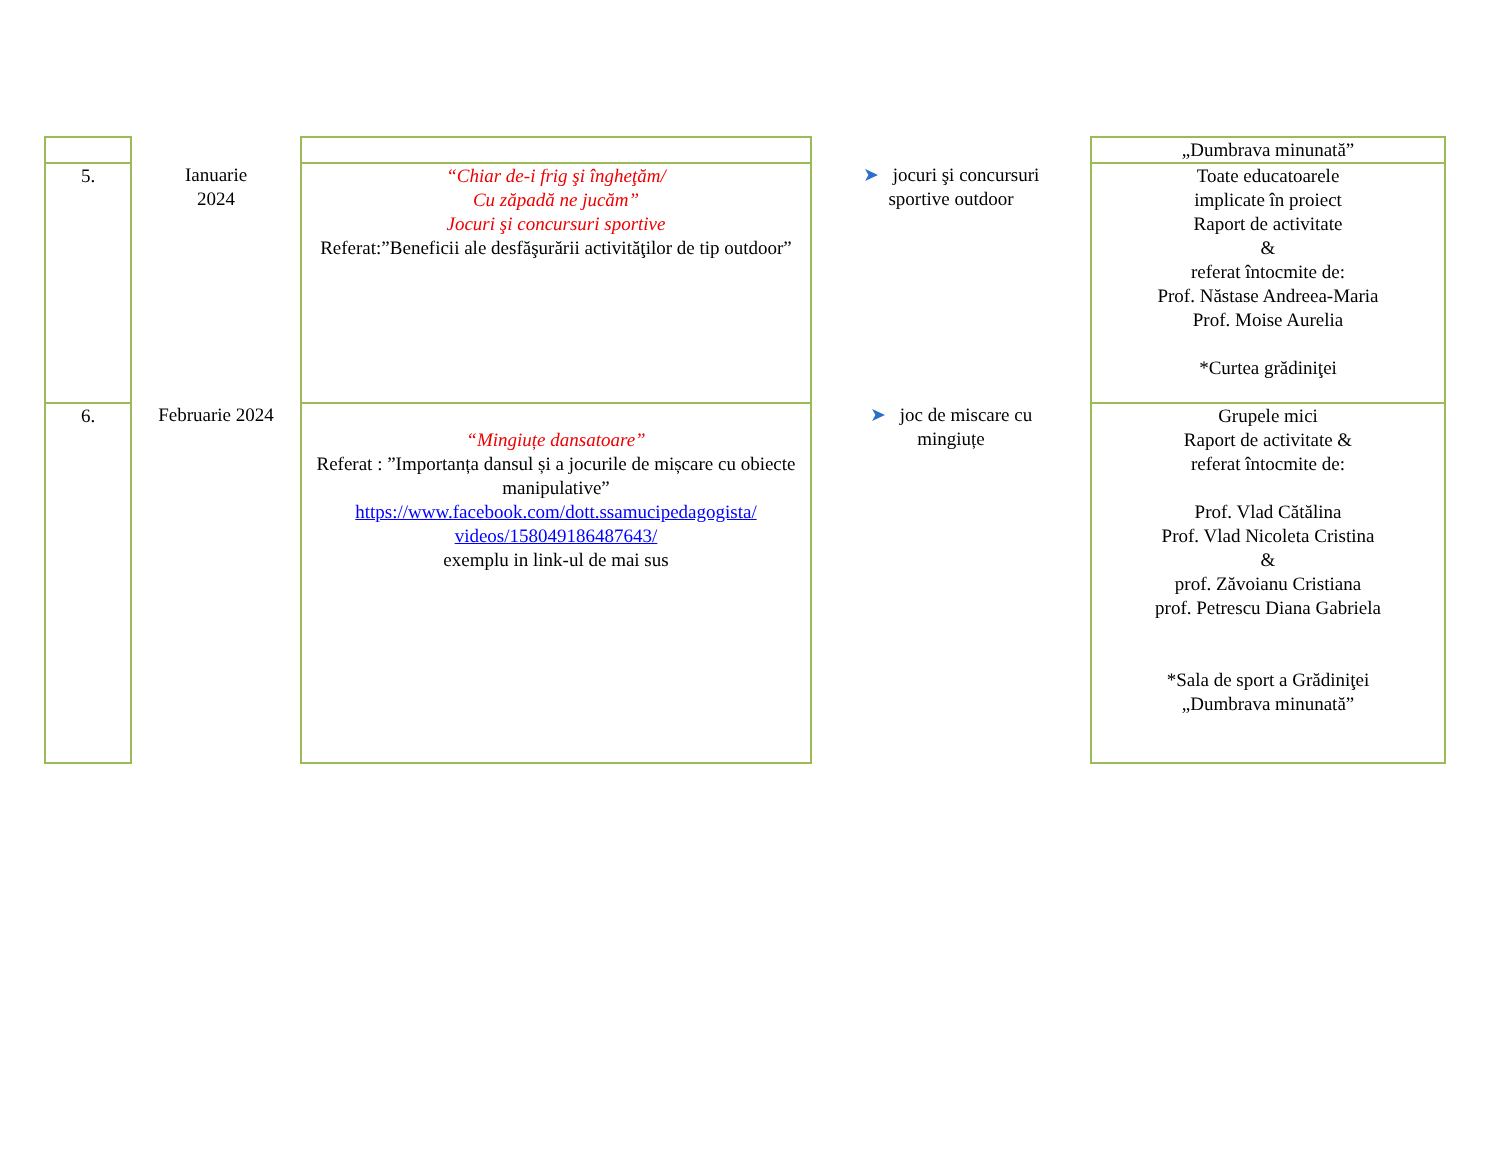| | | | | „Dumbrava minunată” |
| 5. | Ianuarie 2024 | “Chiar de-i frig şi îngheţăm/ Cu zăpadă ne jucăm” Jocuri şi concursuri sportive Referat:”Beneficii ale desfăşurării activităţilor de tip outdoor” | ➤ jocuri şi concursuri sportive outdoor | Toate educatoarele implicate în proiect Raport de activitate & referat întocmite de: Prof. Năstase Andreea-Maria Prof. Moise Aurelia *Curtea grădiniţei |
| 6. | Februarie 2024 | “Mingiuțe dansatoare” Referat : ”Importanța dansul și a jocurile de mișcare cu obiecte manipulative” https://www.facebook.com/dott.ssamucipedagogista/ videos/158049186487643/ exemplu in link-ul de mai sus | ➤ joc de miscare cu mingiuțe | Grupele mici Raport de activitate & referat întocmite de: Prof. Vlad Cătălina Prof. Vlad Nicoleta Cristina & prof. Zăvoianu Cristiana prof. Petrescu Diana Gabriela *Sala de sport a Grădiniţei „Dumbrava minunată” |